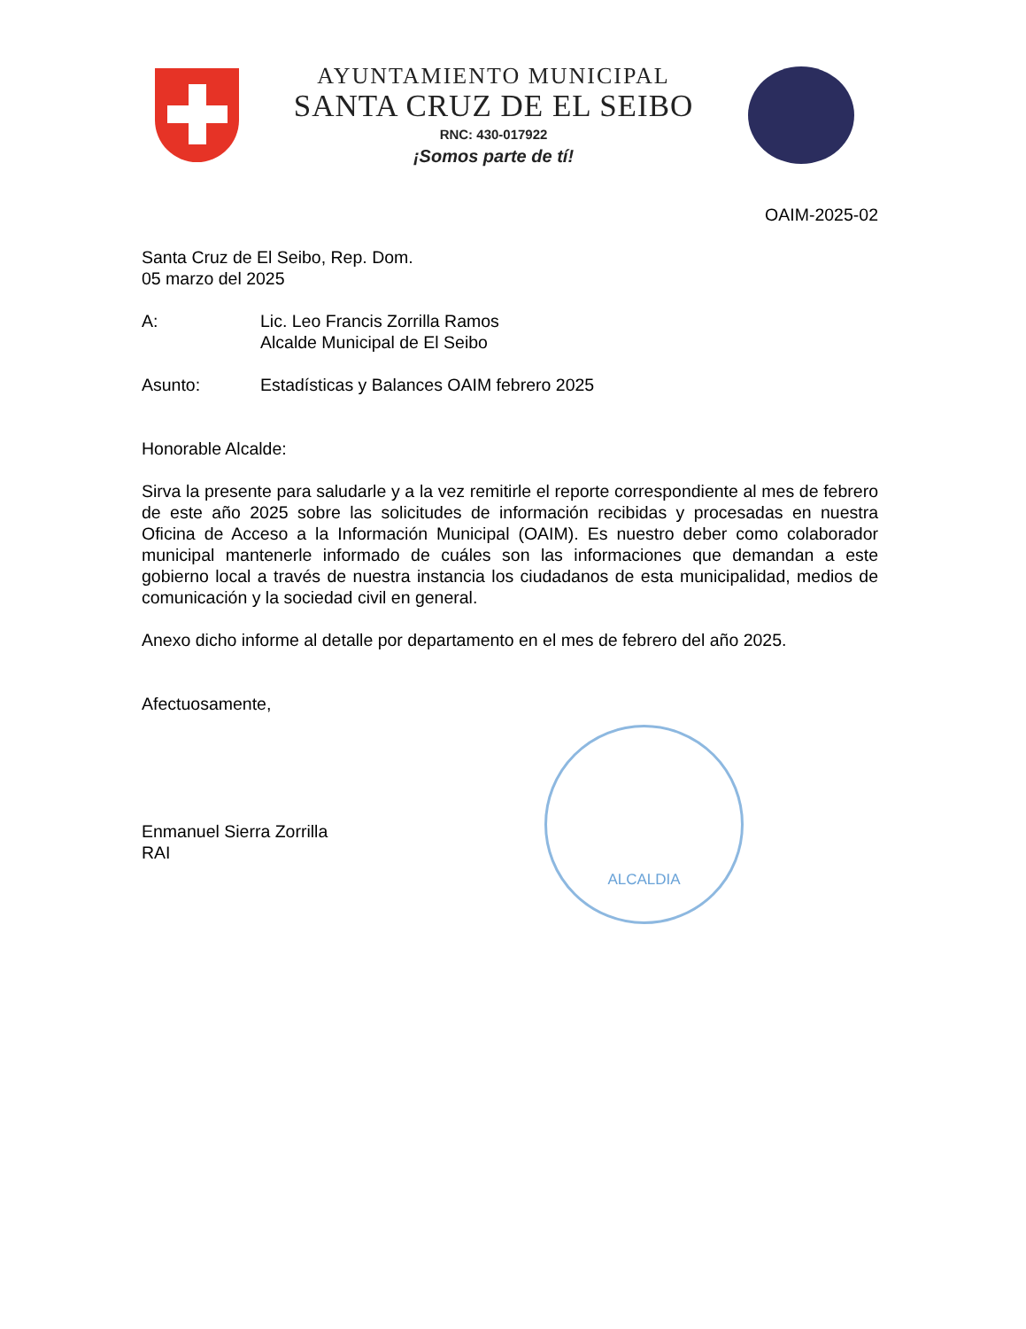AYUNTAMIENTO MUNICIPAL
SANTA CRUZ DE EL SEIBO
RNC: 430-017922
¡Somos parte de tí!
OAIM-2025-02
Santa Cruz de El Seibo, Rep. Dom.
05 marzo del 2025
A: Lic. Leo Francis Zorrilla Ramos
Alcalde Municipal de El Seibo
Asunto: Estadísticas y Balances OAIM febrero 2025
Honorable Alcalde:
Sirva la presente para saludarle y a la vez remitirle el reporte correspondiente al mes de febrero de este año 2025 sobre las solicitudes de información recibidas y procesadas en nuestra Oficina de Acceso a la Información Municipal (OAIM). Es nuestro deber como colaborador municipal mantenerle informado de cuáles son las informaciones que demandan a este gobierno local a través de nuestra instancia los ciudadanos de esta municipalidad, medios de comunicación y la sociedad civil en general.
Anexo dicho informe al detalle por departamento en el mes de febrero del año 2025.
Afectuosamente,
Enmanuel Sierra Zorrilla
RAI
ALCALDIA